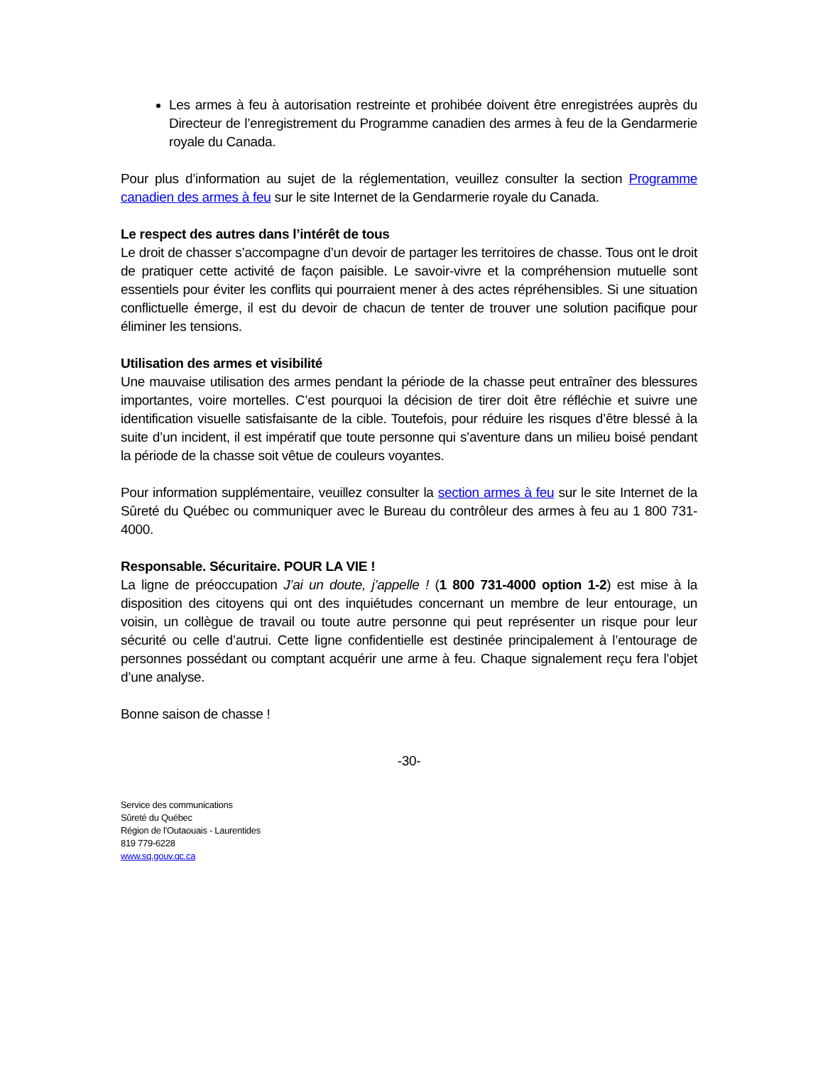Les armes à feu à autorisation restreinte et prohibée doivent être enregistrées auprès du Directeur de l’enregistrement du Programme canadien des armes à feu de la Gendarmerie royale du Canada.
Pour plus d’information au sujet de la réglementation, veuillez consulter la section Programme canadien des armes à feu sur le site Internet de la Gendarmerie royale du Canada.
Le respect des autres dans l’intérêt de tous
Le droit de chasser s’accompagne d’un devoir de partager les territoires de chasse. Tous ont le droit de pratiquer cette activité de façon paisible. Le savoir-vivre et la compréhension mutuelle sont essentiels pour éviter les conflits qui pourraient mener à des actes répréhensibles. Si une situation conflictuelle émerge, il est du devoir de chacun de tenter de trouver une solution pacifique pour éliminer les tensions.
Utilisation des armes et visibilité
Une mauvaise utilisation des armes pendant la période de la chasse peut entraîner des blessures importantes, voire mortelles. C’est pourquoi la décision de tirer doit être réfléchie et suivre une identification visuelle satisfaisante de la cible. Toutefois, pour réduire les risques d’être blessé à la suite d’un incident, il est impératif que toute personne qui s’aventure dans un milieu boisé pendant la période de la chasse soit vêtue de couleurs voyantes.
Pour information supplémentaire, veuillez consulter la section armes à feu sur le site Internet de la Sûreté du Québec ou communiquer avec le Bureau du contrôleur des armes à feu au 1 800 731-4000.
Responsable. Sécuritaire. POUR LA VIE !
La ligne de préoccupation J’ai un doute, j’appelle ! (1 800 731-4000 option 1-2) est mise à la disposition des citoyens qui ont des inquiétudes concernant un membre de leur entourage, un voisin, un collègue de travail ou toute autre personne qui peut représenter un risque pour leur sécurité ou celle d’autrui. Cette ligne confidentielle est destinée principalement à l’entourage de personnes possédant ou comptant acquérir une arme à feu. Chaque signalement reçu fera l’objet d’une analyse.
Bonne saison de chasse !
-30-
Service des communications
Sûreté du Québec
Région de l’Outaouais - Laurentides
819 779-6228
www.sq.gouv.qc.ca